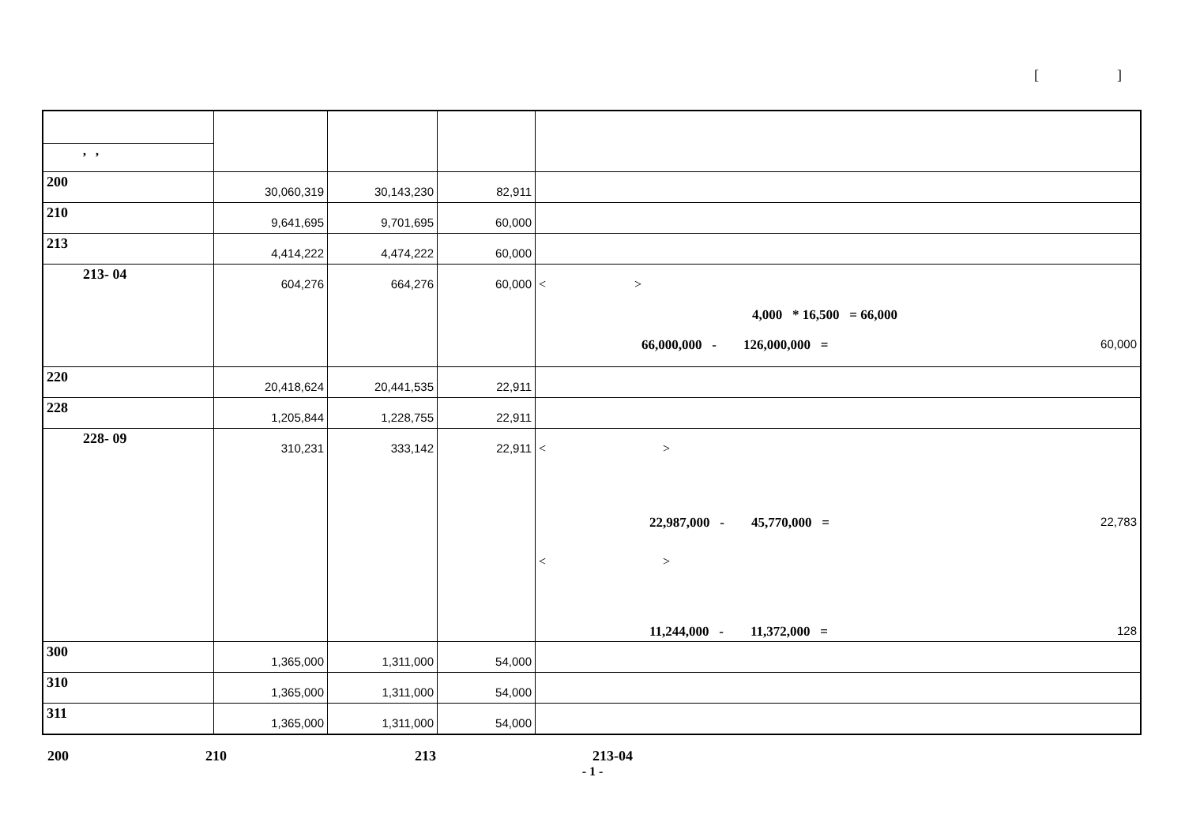[ ]
| , , | | | | |
| --- | --- | --- | --- | --- |
| 200 | 30,060,319 | 30,143,230 | 82,911 | |
| 210 | 9,641,695 | 9,701,695 | 60,000 | |
| 213 | 4,414,222 | 4,474,222 | 60,000 | |
| 213- 04 | 604,276 | 664,276 | 60,000 | < > 4,000 * 16,500 = 66,000 66,000,000 - 126,000,000 = 60,000 |
| 220 | 20,418,624 | 20,441,535 | 22,911 | |
| 228 | 1,205,844 | 1,228,755 | 22,911 | |
| 228- 09 | 310,231 | 333,142 | 22,911 | < > 22,987,000 - 45,770,000 = 22,783 < > 11,244,000 - 11,372,000 = 128 |
| 300 | 1,365,000 | 1,311,000 | 54,000 | |
| 310 | 1,365,000 | 1,311,000 | 54,000 | |
| 311 | 1,365,000 | 1,311,000 | 54,000 | |
200 210 213 213-04
- 1 -